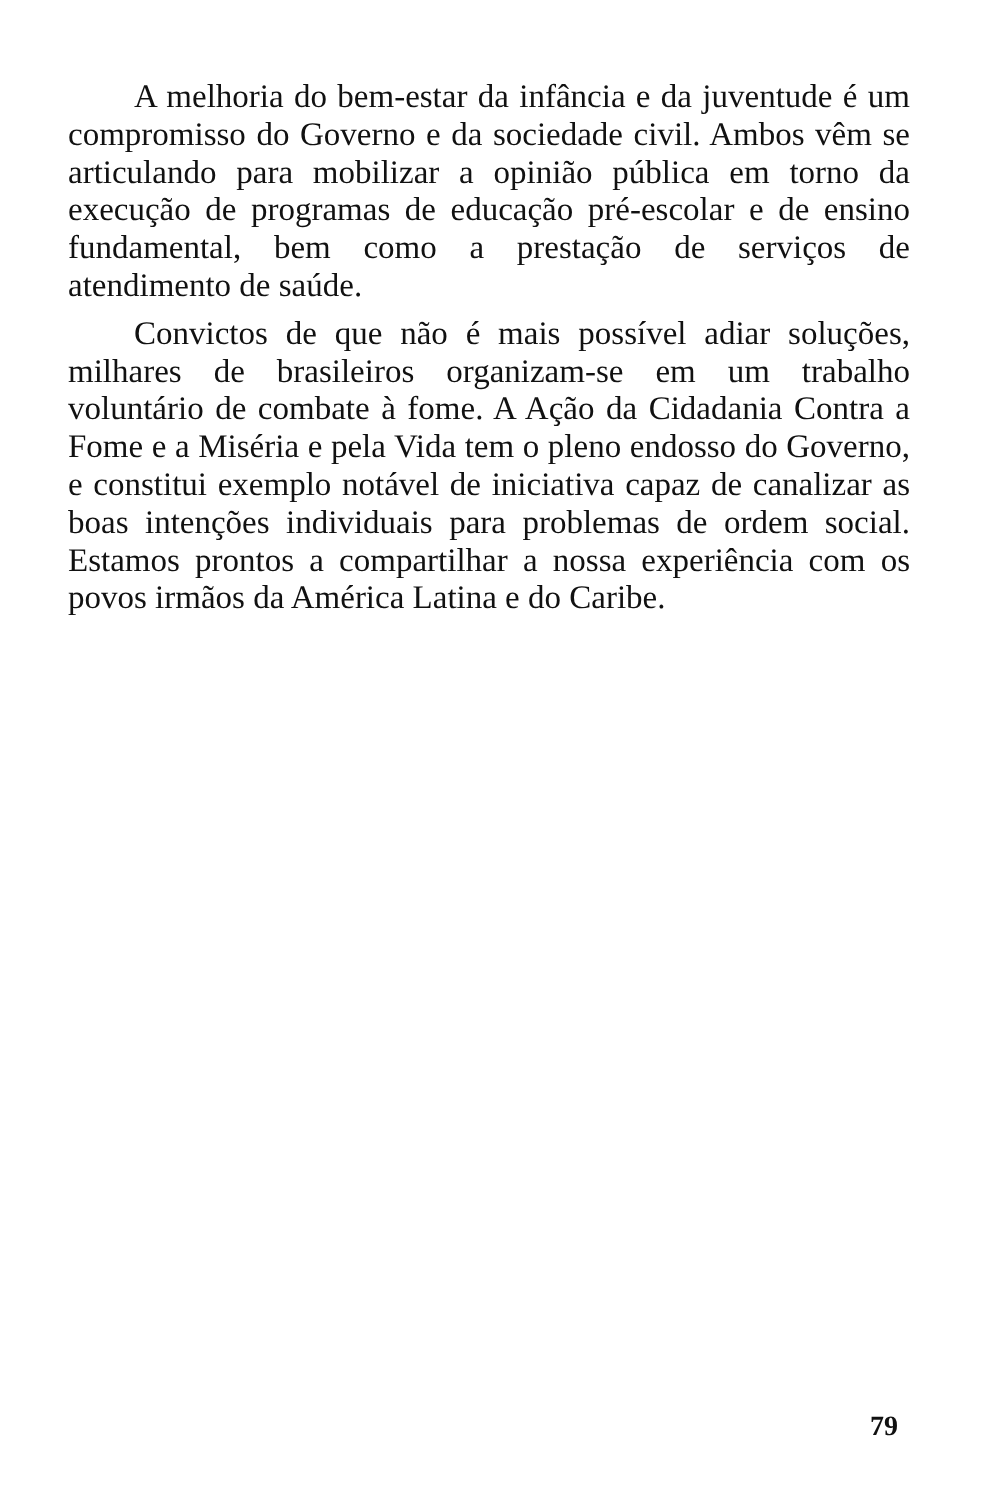A melhoria do bem-estar da infância e da juventude é um compromisso do Governo e da sociedade civil. Ambos vêm se articulando para mobilizar a opinião pública em torno da execução de programas de educação pré-escolar e de ensino fundamental, bem como a prestação de serviços de atendimento de saúde.
Convictos de que não é mais possível adiar soluções, milhares de brasileiros organizam-se em um trabalho voluntário de combate à fome. A Ação da Cidadania Contra a Fome e a Miséria e pela Vida tem o pleno endosso do Governo, e constitui exemplo notável de iniciativa capaz de canalizar as boas intenções individuais para problemas de ordem social. Estamos prontos a compartilhar a nossa experiência com os povos irmãos da América Latina e do Caribe.
79